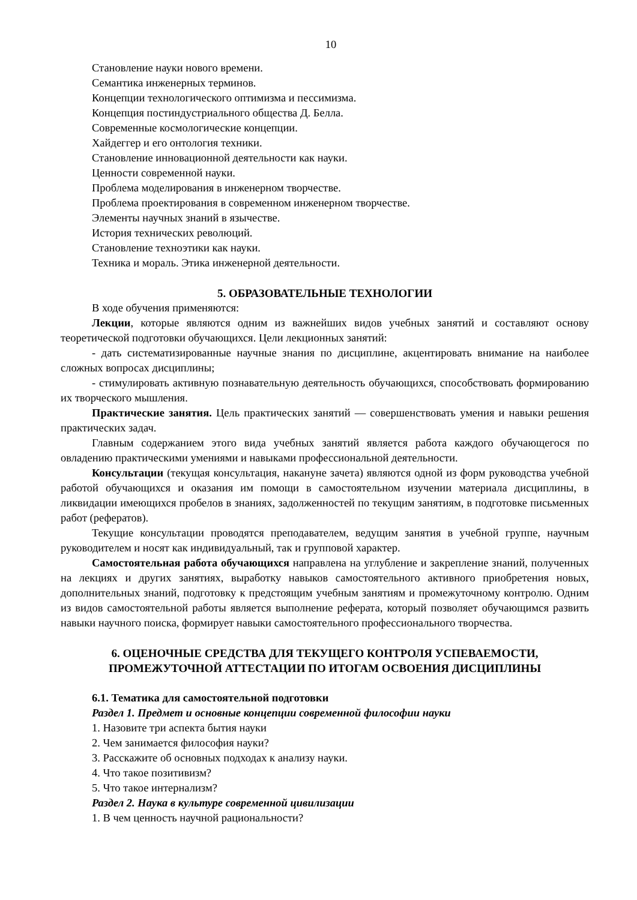10
Становление науки нового времени.
Семантика инженерных терминов.
Концепции технологического оптимизма и пессимизма.
Концепция постиндустриального общества Д. Белла.
Современные космологические концепции.
Хайдеггер и его онтология техники.
Становление инновационной деятельности как науки.
Ценности современной науки.
Проблема моделирования в инженерном творчестве.
Проблема проектирования в современном инженерном творчестве.
Элементы научных знаний в язычестве.
История технических революций.
Становление техноэтики как науки.
Техника и мораль. Этика инженерной деятельности.
5. ОБРАЗОВАТЕЛЬНЫЕ ТЕХНОЛОГИИ
В ходе обучения применяются:
Лекции, которые являются одним из важнейших видов учебных занятий и составляют основу теоретической подготовки обучающихся. Цели лекционных занятий:
- дать систематизированные научные знания по дисциплине, акцентировать внимание на наиболее сложных вопросах дисциплины;
- стимулировать активную познавательную деятельность обучающихся, способствовать формированию их творческого мышления.
Практические занятия. Цель практических занятий — совершенствовать умения и навыки решения практических задач.
Главным содержанием этого вида учебных занятий является работа каждого обучающегося по овладению практическими умениями и навыками профессиональной деятельности.
Консультации (текущая консультация, накануне зачета) являются одной из форм руководства учебной работой обучающихся и оказания им помощи в самостоятельном изучении материала дисциплины, в ликвидации имеющихся пробелов в знаниях, задолженностей по текущим занятиям, в подготовке письменных работ (рефератов).
Текущие консультации проводятся преподавателем, ведущим занятия в учебной группе, научным руководителем и носят как индивидуальный, так и групповой характер.
Самостоятельная работа обучающихся направлена на углубление и закрепление знаний, полученных на лекциях и других занятиях, выработку навыков самостоятельного активного приобретения новых, дополнительных знаний, подготовку к предстоящим учебным занятиям и промежуточному контролю. Одним из видов самостоятельной работы является выполнение реферата, который позволяет обучающимся развить навыки научного поиска, формирует навыки самостоятельного профессионального творчества.
6. ОЦЕНОЧНЫЕ СРЕДСТВА ДЛЯ ТЕКУЩЕГО КОНТРОЛЯ УСПЕВАЕМОСТИ,
ПРОМЕЖУТОЧНОЙ АТТЕСТАЦИИ ПО ИТОГАМ ОСВОЕНИЯ ДИСЦИПЛИНЫ
6.1. Тематика для самостоятельной подготовки
Раздел 1. Предмет и основные концепции современной философии науки
1. Назовите три аспекта бытия науки
2. Чем занимается философия науки?
3. Расскажите об основных подходах к анализу науки.
4. Что такое позитивизм?
5. Что такое интернализм?
Раздел 2. Наука в культуре современной цивилизации
1. В чем ценность научной рациональности?